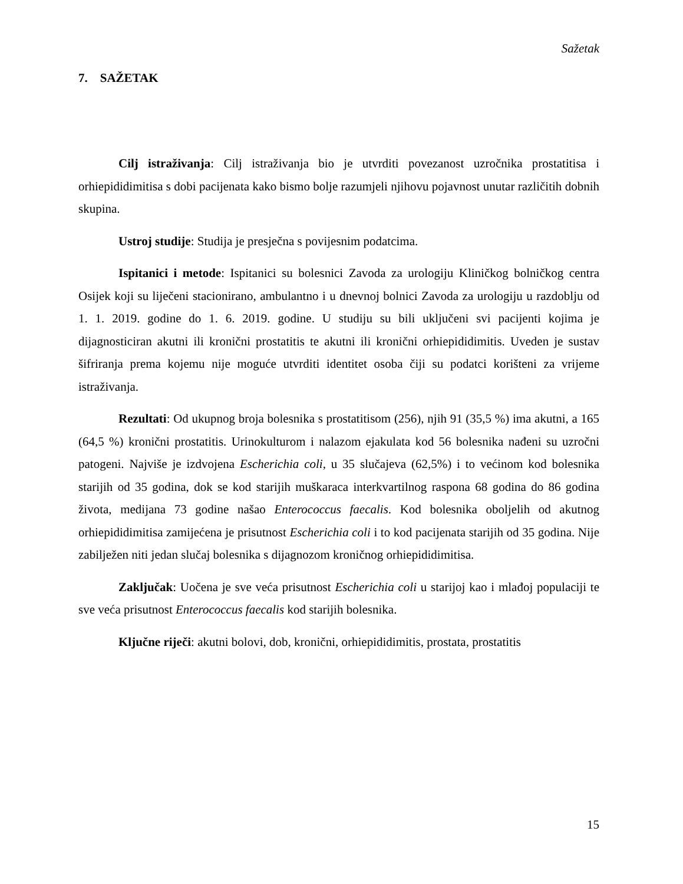Sažetak
7. SAŽETAK
Cilj istraživanja: Cilj istraživanja bio je utvrditi povezanost uzročnika prostatitisa i orhiepididimitisa s dobi pacijenata kako bismo bolje razumjeli njihovu pojavnost unutar različitih dobnih skupina.
Ustroj studije: Studija je presječna s povijesnim podatcima.
Ispitanici i metode: Ispitanici su bolesnici Zavoda za urologiju Kliničkog bolničkog centra Osijek koji su liječeni stacionirano, ambulantno i u dnevnoj bolnici Zavoda za urologiju u razdoblju od 1. 1. 2019. godine do 1. 6. 2019. godine. U studiju su bili uključeni svi pacijenti kojima je dijagnosticiran akutni ili kronični prostatitis te akutni ili kronični orhiepididimitis. Uveden je sustav šifriranja prema kojemu nije moguće utvrditi identitet osoba čiji su podatci korišteni za vrijeme istraživanja.
Rezultati: Od ukupnog broja bolesnika s prostatitisom (256), njih 91 (35,5 %) ima akutni, a 165 (64,5 %) kronični prostatitis. Urinokulturom i nalazom ejakulata kod 56 bolesnika nađeni su uzročni patogeni. Najviše je izdvojena Escherichia coli, u 35 slučajeva (62,5%) i to većinom kod bolesnika starijih od 35 godina, dok se kod starijih muškaraca interkvartilnog raspona 68 godina do 86 godina života, medijana 73 godine našao Enterococcus faecalis. Kod bolesnika oboljelih od akutnog orhiepididimitisa zamijećena je prisutnost Escherichia coli i to kod pacijenata starijih od 35 godina. Nije zabilježen niti jedan slučaj bolesnika s dijagnozom kroničnog orhiepididimitisa.
Zaključak: Uočena je sve veća prisutnost Escherichia coli u starijoj kao i mlađoj populaciji te sve veća prisutnost Enterococcus faecalis kod starijih bolesnika.
Ključne riječi: akutni bolovi, dob, kronični, orhiepididimitis, prostata, prostatitis
15